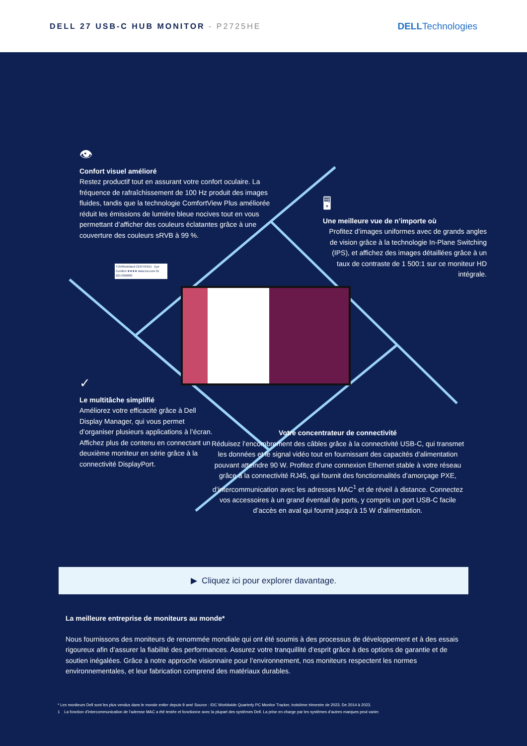DELL 27 USB-C HUB MONITOR - P2725HE
DELLTechnologies
👁
Confort visuel amélioré
Restez productif tout en assurant votre confort oculaire. La fréquence de rafraîchissement de 100 Hz produit des images fluides, tandis que la technologie ComfortView Plus améliorée réduit les émissions de lumière bleue nocives tout en vous permettant d’afficher des couleurs éclatantes grâce à une couverture des couleurs sRVB à 99 %.
TÜVRheinland CERTIFIED · Eye Comfort ★★★★ www.tuv.com ID 0217009883
🖥
Une meilleure vue de n’importe où
Profitez d’images uniformes avec de grands angles de vision grâce à la technologie In-Plane Switching (IPS), et affichez des images détaillées grâce à un taux de contraste de 1 500:1 sur ce moniteur HD intégrale.
✓
Le multitâche simplifié
Améliorez votre efficacité grâce à Dell Display Manager, qui vous permet d’organiser plusieurs applications à l’écran. Affichez plus de contenu en connectant un deuxième moniteur en série grâce à la connectivité DisplayPort.
Votre concentrateur de connectivité
Réduisez l’encombrement des câbles grâce à la connectivité USB-C, qui transmet les données et le signal vidéo tout en fournissant des capacités d’alimentation pouvant atteindre 90 W. Profitez d’une connexion Ethernet stable à votre réseau grâce à la connectivité RJ45, qui fournit des fonctionnalités d’amorçage PXE, d’intercommunication avec les adresses MAC<sup>1</sup> et de réveil à distance. Connectez vos accessoires à un grand éventail de ports, y compris un port USB-C facile d’accès en aval qui fournit jusqu’à 15 W d’alimentation.
▶ Cliquez ici pour explorer davantage.
La meilleure entreprise de moniteurs au monde*
Nous fournissons des moniteurs de renommée mondiale qui ont été soumis à des processus de développement et à des essais rigoureux afin d’assurer la fiabilité des performances. Assurez votre tranquillité d’esprit grâce à des options de garantie et de soutien inégalées. Grâce à notre approche visionnaire pour l’environnement, nos moniteurs respectent les normes environnementales, et leur fabrication comprend des matériaux durables.
* Les moniteurs Dell sont les plus vendus dans le monde entier depuis 9 ans! Source : IDC Worldwide Quarterly PC Monitor Tracker, troisième trimestre de 2023. De 2014 à 2023.
1 La fonction d’intercommunication de l’adresse MAC a été testée et fonctionne avec la plupart des systèmes Dell. La prise en charge par les systèmes d’autres marques peut varier.